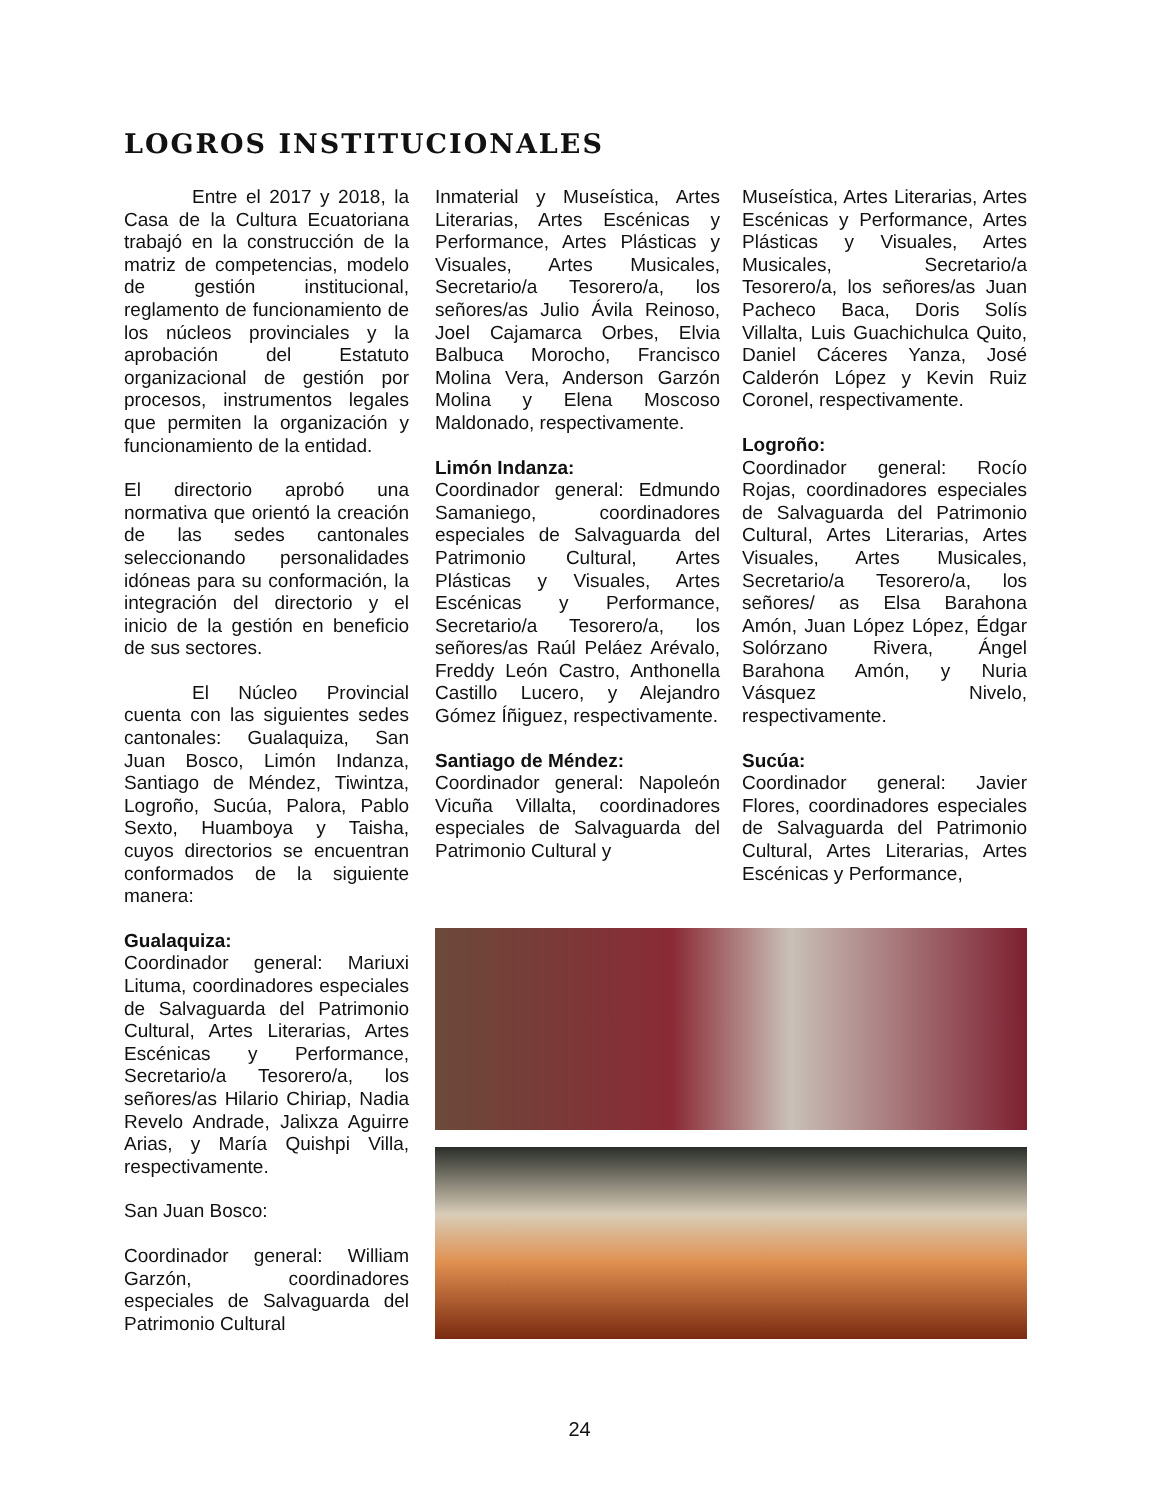LOGROS INSTITUCIONALES
Entre el 2017 y 2018, la Casa de la Cultura Ecuatoriana trabajó en la construcción de la matriz de competencias, modelo de gestión institucional, reglamento de funcionamiento de los núcleos provinciales y la aprobación del Estatuto organizacional de gestión por procesos, instrumentos legales que permiten la organización y funcionamiento de la entidad.
El directorio aprobó una normativa que orientó la creación de las sedes cantonales seleccionando personalidades idóneas para su conformación, la integración del directorio y el inicio de la gestión en beneficio de sus sectores.
El Núcleo Provincial cuenta con las siguientes sedes cantonales: Gualaquiza, San Juan Bosco, Limón Indanza, Santiago de Méndez, Tiwintza, Logroño, Sucúa, Palora, Pablo Sexto, Huamboya y Taisha, cuyos directorios se encuentran conformados de la siguiente manera:
Gualaquiza:
Coordinador general: Mariuxi Lituma, coordinadores especiales de Salvaguarda del Patrimonio Cultural, Artes Literarias, Artes Escénicas y Performance, Secretario/a Tesorero/a, los señores/as Hilario Chiriap, Nadia Revelo Andrade, Jalixza Aguirre Arias, y María Quishpi Villa, respectivamente.
San Juan Bosco:
Coordinador general: William Garzón, coordinadores especiales de Salvaguarda del Patrimonio Cultural
Inmaterial y Museística, Artes Literarias, Artes Escénicas y Performance, Artes Plásticas y Visuales, Artes Musicales, Secretario/a Tesorero/a, los señores/as Julio Ávila Reinoso, Joel Cajamarca Orbes, Elvia Balbuca Morocho, Francisco Molina Vera, Anderson Garzón Molina y Elena Moscoso Maldonado, respectivamente.
Limón Indanza:
Coordinador general: Edmundo Samaniego, coordinadores especiales de Salvaguarda del Patrimonio Cultural, Artes Plásticas y Visuales, Artes Escénicas y Performance, Secretario/a Tesorero/a, los señores/as Raúl Peláez Arévalo, Freddy León Castro, Anthonella Castillo Lucero, y Alejandro Gómez Íñiguez, respectivamente.
Santiago de Méndez:
Coordinador general: Napoleón Vicuña Villalta, coordinadores especiales de Salvaguarda del Patrimonio Cultural y
Museística, Artes Literarias, Artes Escénicas y Performance, Artes Plásticas y Visuales, Artes Musicales, Secretario/a Tesorero/a, los señores/as Juan Pacheco Baca, Doris Solís Villalta, Luis Guachichulca Quito, Daniel Cáceres Yanza, José Calderón López y Kevin Ruiz Coronel, respectivamente.
Logroño:
Coordinador general: Rocío Rojas, coordinadores especiales de Salvaguarda del Patrimonio Cultural, Artes Literarias, Artes Visuales, Artes Musicales, Secretario/a Tesorero/a, los señores/ as Elsa Barahona Amón, Juan López López, Édgar Solórzano Rivera, Ángel Barahona Amón, y Nuria Vásquez Nivelo, respectivamente.
Sucúa:
Coordinador general: Javier Flores, coordinadores especiales de Salvaguarda del Patrimonio Cultural, Artes Literarias, Artes Escénicas y Performance,
24